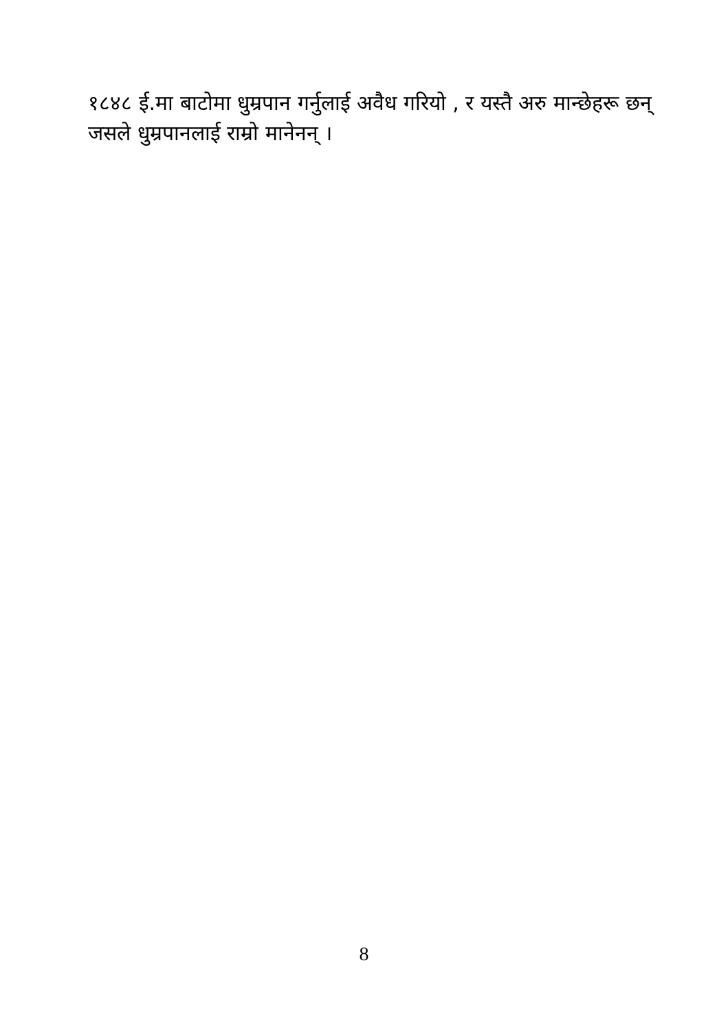१८४८ ई.मा बाटोमा धुम्रपान गर्नुलाई अवैध गरियो , र यस्तै अरु मान्छेहरू छन् जसले धुम्रपानलाई राम्रो मानेनन् ।
8